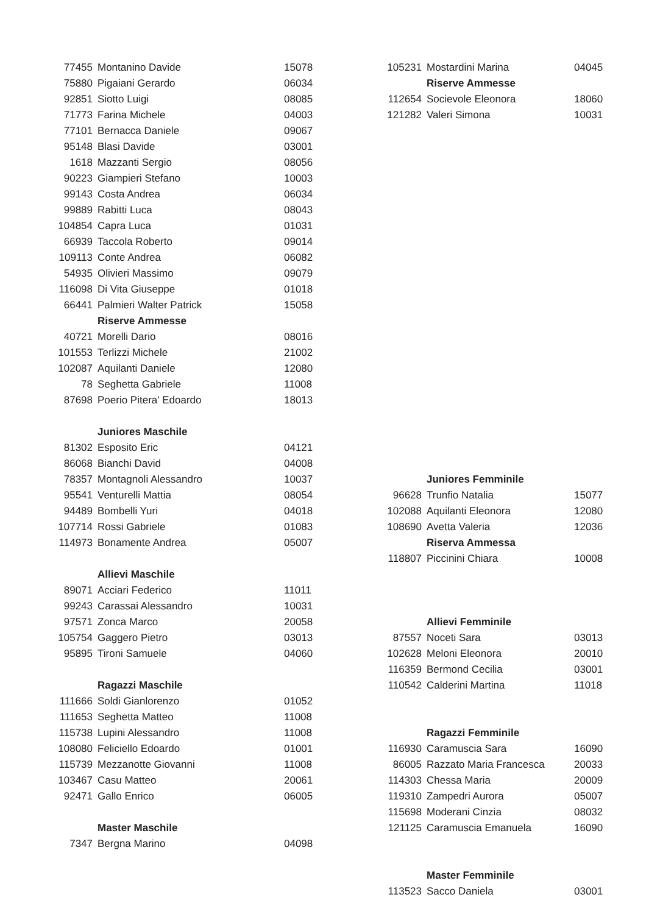| 77455 | Montanino Davide | 15078 |
| 75880 | Pigaiani Gerardo | 06034 |
| 92851 | Siotto Luigi | 08085 |
| 71773 | Farina Michele | 04003 |
| 77101 | Bernacca Daniele | 09067 |
| 95148 | Blasi Davide | 03001 |
| 1618 | Mazzanti Sergio | 08056 |
| 90223 | Giampieri Stefano | 10003 |
| 99143 | Costa Andrea | 06034 |
| 99889 | Rabitti Luca | 08043 |
| 104854 | Capra Luca | 01031 |
| 66939 | Taccola Roberto | 09014 |
| 109113 | Conte Andrea | 06082 |
| 54935 | Olivieri Massimo | 09079 |
| 116098 | Di Vita Giuseppe | 01018 |
| 66441 | Palmieri Walter Patrick | 15058 |
| | Riserve Ammesse | |
| 40721 | Morelli Dario | 08016 |
| 101553 | Terlizzi Michele | 21002 |
| 102087 | Aquilanti Daniele | 12080 |
| 78 | Seghetta Gabriele | 11008 |
| 87698 | Poerio Pitera' Edoardo | 18013 |
| | Juniores Maschile | |
| 81302 | Esposito Eric | 04121 |
| 86068 | Bianchi David | 04008 |
| 78357 | Montagnoli Alessandro | 10037 |
| 95541 | Venturelli Mattia | 08054 |
| 94489 | Bombelli Yuri | 04018 |
| 107714 | Rossi Gabriele | 01083 |
| 114973 | Bonamente Andrea | 05007 |
| | Allievi Maschile | |
| 89071 | Acciari Federico | 11011 |
| 99243 | Carassai Alessandro | 10031 |
| 97571 | Zonca Marco | 20058 |
| 105754 | Gaggero Pietro | 03013 |
| 95895 | Tironi Samuele | 04060 |
| | Ragazzi Maschile | |
| 111666 | Soldi Gianlorenzo | 01052 |
| 111653 | Seghetta Matteo | 11008 |
| 115738 | Lupini Alessandro | 11008 |
| 108080 | Feliciello Edoardo | 01001 |
| 115739 | Mezzanotte Giovanni | 11008 |
| 103467 | Casu Matteo | 20061 |
| 92471 | Gallo Enrico | 06005 |
| | Master Maschile | |
| 7347 | Bergna Marino | 04098 |
| 105231 | Mostardini Marina | 04045 |
| | Riserve Ammesse | |
| 112654 | Socievole Eleonora | 18060 |
| 121282 | Valeri Simona | 10031 |
| | Juniores Femminile | |
| 96628 | Trunfio Natalia | 15077 |
| 102088 | Aquilanti Eleonora | 12080 |
| 108690 | Avetta Valeria | 12036 |
| | Riserva Ammessa | |
| 118807 | Piccinini Chiara | 10008 |
| | Allievi Femminile | |
| 87557 | Noceti Sara | 03013 |
| 102628 | Meloni Eleonora | 20010 |
| 116359 | Bermond Cecilia | 03001 |
| 110542 | Calderini Martina | 11018 |
| | Ragazzi Femminile | |
| 116930 | Caramuscia Sara | 16090 |
| 86005 | Razzato Maria Francesca | 20033 |
| 114303 | Chessa Maria | 20009 |
| 119310 | Zampedri Aurora | 05007 |
| 115698 | Moderani Cinzia | 08032 |
| 121125 | Caramuscia Emanuela | 16090 |
| | Master Femminile | |
| 113523 | Sacco Daniela | 03001 |